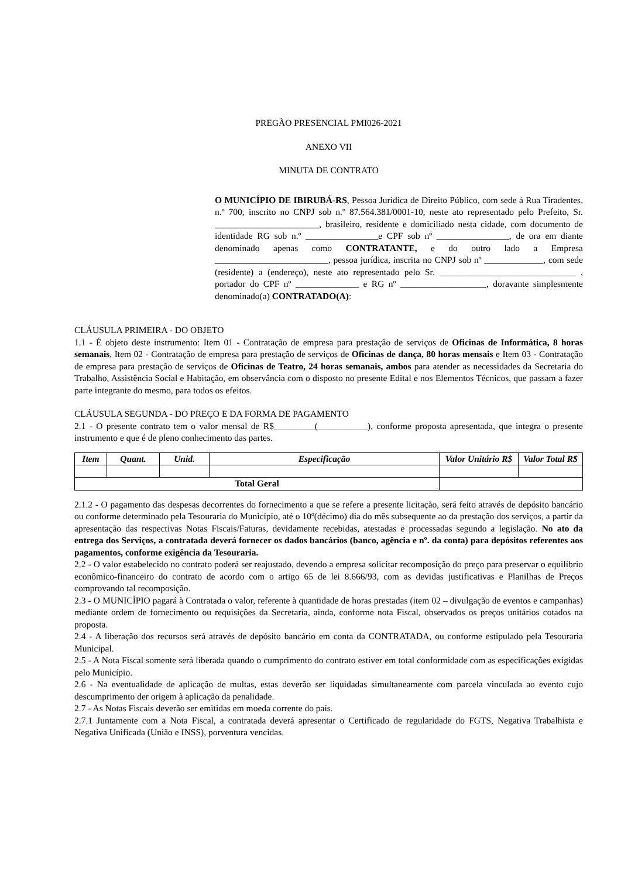PREGÃO PRESENCIAL PMI026-2021
ANEXO VII
MINUTA DE CONTRATO
O MUNICÍPIO DE IBIRUBÁ-RS, Pessoa Jurídica de Direito Público, com sede à Rua Tiradentes, n.º 700, inscrito no CNPJ sob n.º 87.564.381/0001-10, neste ato representado pelo Prefeito, Sr. _______________________, brasileiro, residente e domiciliado nesta cidade, com documento de identidade RG sob n.º ________________e CPF sob nº ________________, de ora em diante denominado apenas como CONTRATANTE, e do outro lado a Empresa _________________________, pessoa jurídica, inscrita no CNPJ sob nº _____________, com sede (residente) a (endereço), neste ato representado pelo Sr. ______________________________ , portador do CPF nº ______________ e RG nº ___________________, doravante simplesmente denominado(a) CONTRATADO(A):
CLÁUSULA PRIMEIRA - DO OBJETO
1.1 - É objeto deste instrumento: Item 01 - Contratação de empresa para prestação de serviços de Oficinas de Informática, 8 horas semanais, Item 02 - Contratação de empresa para prestação de serviços de Oficinas de dança, 80 horas mensais e Item 03 - Contratação de empresa para prestação de serviços de Oficinas de Teatro, 24 horas semanais, ambos para atender as necessidades da Secretaria do Trabalho, Assistência Social e Habitação, em observância com o disposto no presente Edital e nos Elementos Técnicos, que passam a fazer parte integrante do mesmo, para todos os efeitos.
CLÁUSULA SEGUNDA - DO PREÇO E DA FORMA DE PAGAMENTO
2.1 - O presente contrato tem o valor mensal de R$_________(___________), conforme proposta apresentada, que integra o presente instrumento e que é de pleno conhecimento das partes.
| Item | Quant. | Unid. | Especificação | Valor Unitário R$ | Valor Total R$ |
| --- | --- | --- | --- | --- | --- |
| Total Geral | | | | | |
2.1.2 - O pagamento das despesas decorrentes do fornecimento a que se refere a presente licitação, será feito através de depósito bancário ou conforme determinado pela Tesouraria do Município, até o 10º(décimo) dia do mês subsequente ao da prestação dos serviços, a partir da apresentação das respectivas Notas Fiscais/Faturas, devidamente recebidas, atestadas e processadas segundo a legislação. No ato da entrega dos Serviços, a contratada deverá fornecer os dados bancários (banco, agência e nº. da conta) para depósitos referentes aos pagamentos, conforme exigência da Tesouraria.
2.2 - O valor estabelecido no contrato poderá ser reajustado, devendo a empresa solicitar recomposição do preço para preservar o equilíbrio econômico-financeiro do contrato de acordo com o artigo 65 de lei 8.666/93, com as devidas justificativas e Planilhas de Preços comprovando tal recomposição.
2.3 - O MUNICÍPIO pagará à Contratada o valor, referente à quantidade de horas prestadas (item 02 – divulgação de eventos e campanhas) mediante ordem de fornecimento ou requisições da Secretaria, ainda, conforme nota Fiscal, observados os preços unitários cotados na proposta.
2.4 - A liberação dos recursos será através de depósito bancário em conta da CONTRATADA, ou conforme estipulado pela Tesouraria Municipal.
2.5 - A Nota Fiscal somente será liberada quando o cumprimento do contrato estiver em total conformidade com as especificações exigidas pelo Município.
2.6 - Na eventualidade de aplicação de multas, estas deverão ser liquidadas simultaneamente com parcela vinculada ao evento cujo descumprimento der origem à aplicação da penalidade.
2.7 - As Notas Fiscais deverão ser emitidas em moeda corrente do país.
2.7.1 Juntamente com a Nota Fiscal, a contratada deverá apresentar o Certificado de regularidade do FGTS, Negativa Trabalhista e Negativa Unificada (União e INSS), porventura vencidas.